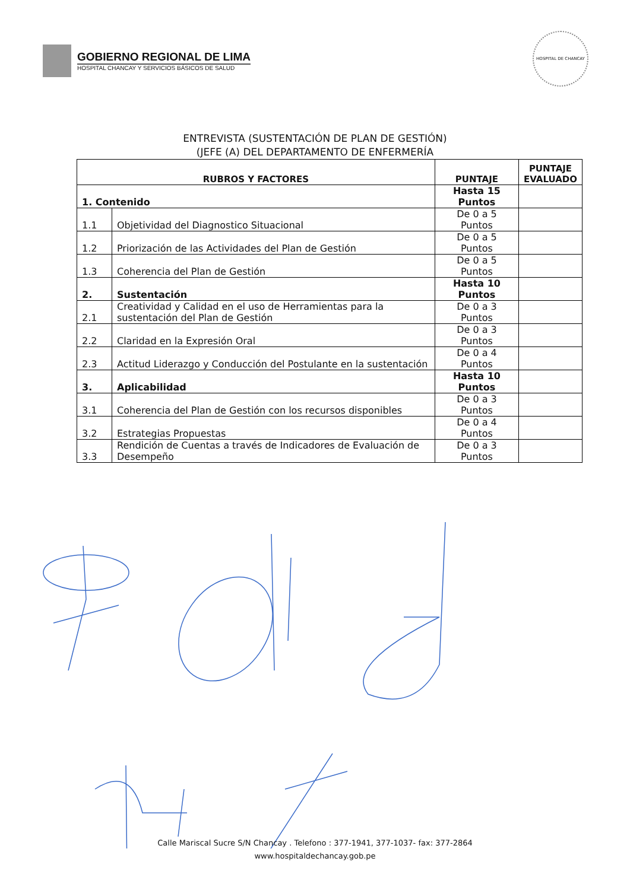GOBIERNO REGIONAL DE LIMA
HOSPITAL CHANCAY Y SERVICIOS BÁSICOS DE SALUD
HOSPITAL DE CHANCAY
ENTREVISTA (SUSTENTACIÓN DE PLAN DE GESTIÓN)
(JEFE (A) DEL DEPARTAMENTO DE ENFERMERÍA
| RUBROS Y FACTORES | | PUNTAJE | PUNTAJE EVALUADO |
| --- | --- | --- | --- |
| 1. Contenido | | Hasta 15 Puntos | |
| 1.1 | Objetividad del Diagnostico Situacional | De 0 a 5 Puntos | |
| 1.2 | Priorización de las Actividades del Plan de Gestión | De 0 a 5 Puntos | |
| 1.3 | Coherencia del Plan de Gestión | De 0 a 5 Puntos | |
| 2. | Sustentación | Hasta 10 Puntos | |
| 2.1 | Creatividad y Calidad en el uso de Herramientas para la sustentación del Plan de Gestión | De 0 a 3 Puntos | |
| 2.2 | Claridad en la Expresión Oral | De 0 a 3 Puntos | |
| 2.3 | Actitud Liderazgo y Conducción del Postulante en la sustentación | De 0 a 4 Puntos | |
| 3. | Aplicabilidad | Hasta 10 Puntos | |
| 3.1 | Coherencia del Plan de Gestión con los recursos disponibles | De 0 a 3 Puntos | |
| 3.2 | Estrategias Propuestas | De 0 a 4 Puntos | |
| 3.3 | Rendición de Cuentas a través de Indicadores de Evaluación de Desempeño | De 0 a 3 Puntos | |
Calle Mariscal Sucre S/N Chancay . Telefono : 377-1941, 377-1037- fax: 377-2864
www.hospitaldechancay.gob.pe